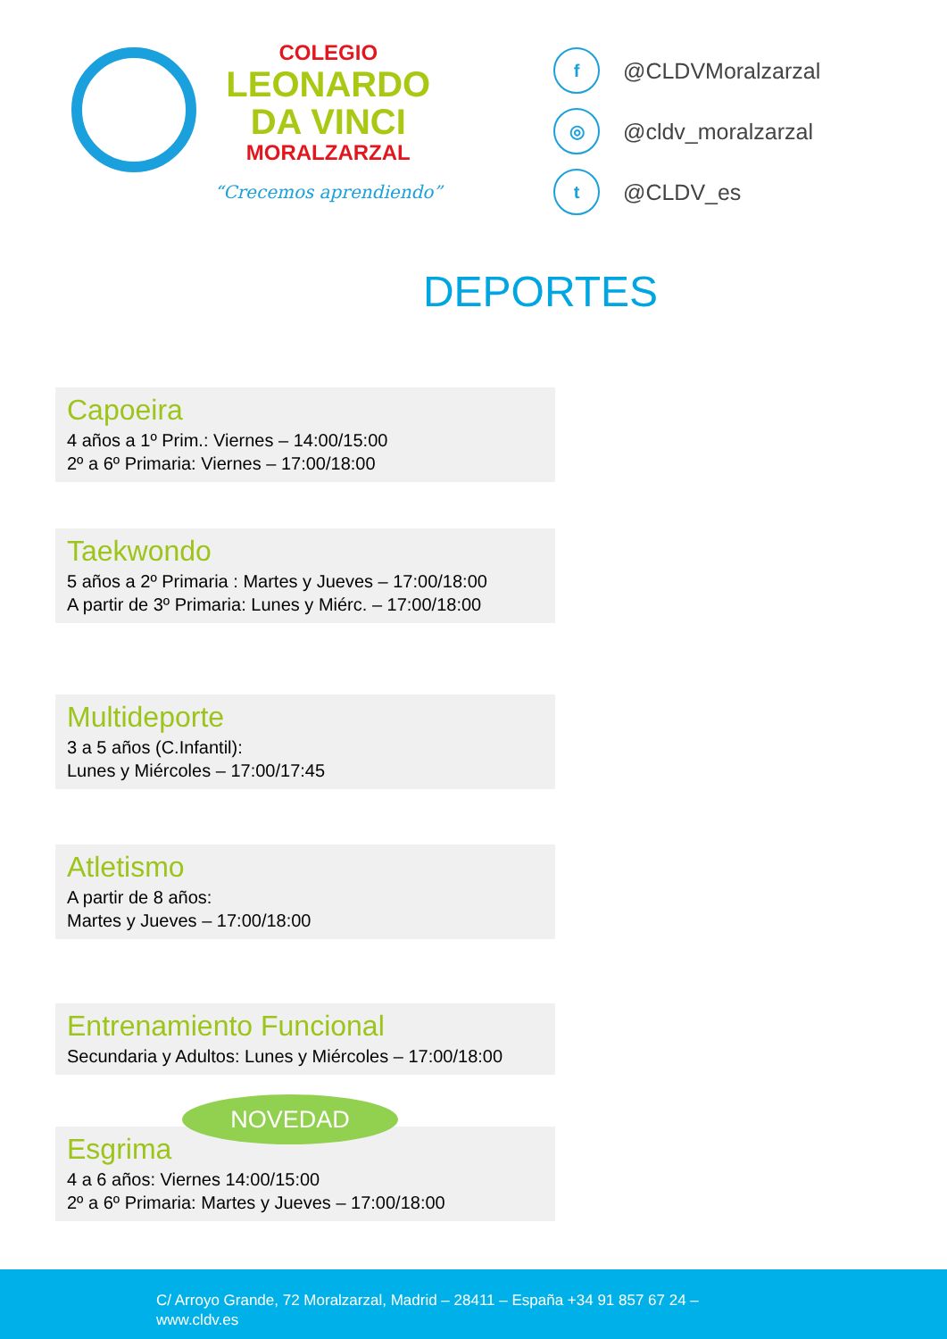COLEGIO
LEONARDO
DA VINCI
MORALZARZAL
“Crecemos aprendiendo”
f @CLDVMoralzarzal
◎ @cldv_moralzarzal
t @CLDV_es
DEPORTES
Capoeira
4 años a 1º Prim.: Viernes – 14:00/15:00
2º a 6º Primaria: Viernes – 17:00/18:00
Taekwondo
5 años a 2º Primaria : Martes y Jueves – 17:00/18:00
A partir de 3º Primaria: Lunes y Miérc. – 17:00/18:00
Multideporte
3 a 5 años (C.Infantil):
Lunes y Miércoles – 17:00/17:45
Atletismo
A partir de 8 años:
Martes y Jueves – 17:00/18:00
Entrenamiento Funcional
Secundaria y Adultos: Lunes y Miércoles – 17:00/18:00
Esgrima
4 a 6 años: Viernes 14:00/15:00
2º a 6º Primaria: Martes y Jueves – 17:00/18:00
NOVEDAD
C/ Arroyo Grande, 72 Moralzarzal, Madrid – 28411 – España +34 91 857 67 24 –
www.cldv.es